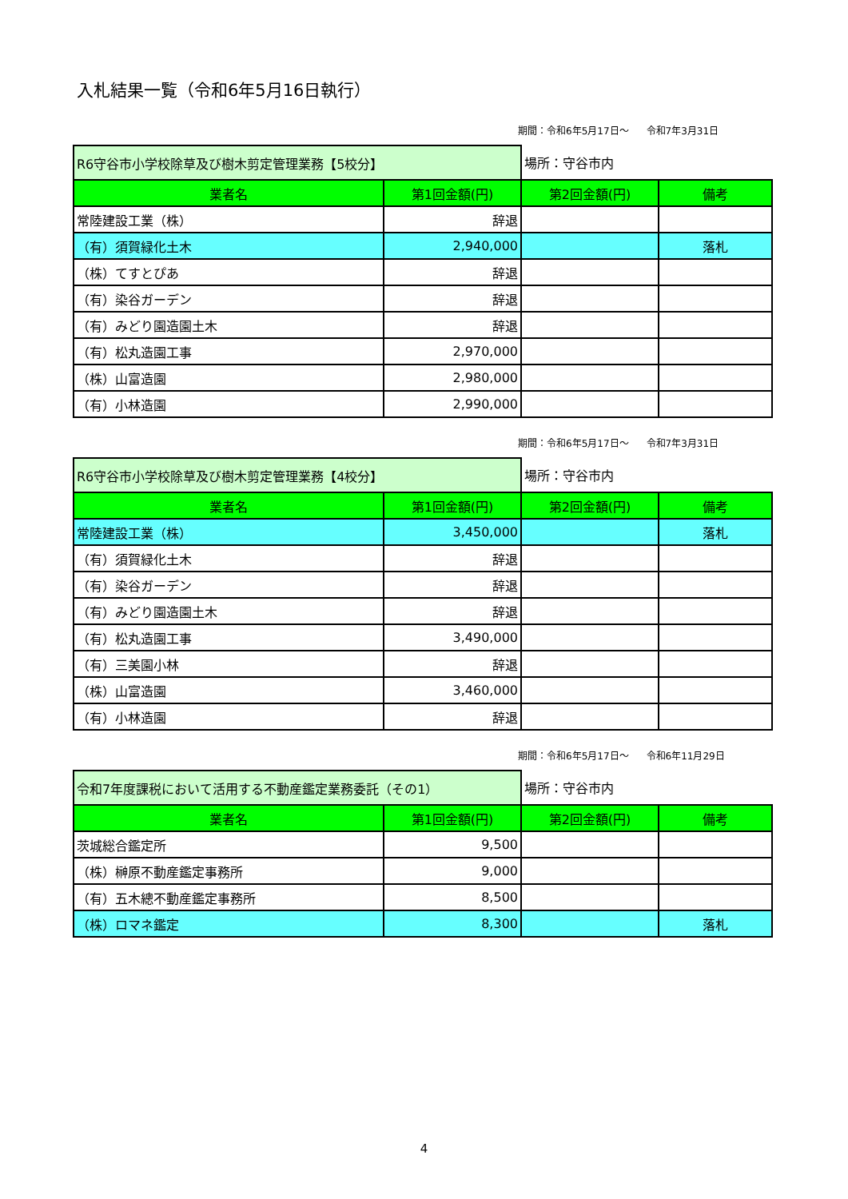入札結果一覧（令和6年5月16日執行）
期間：令和6年5月17日～ 令和7年3月31日
| R6守谷市小学校除草及び樹木剪定管理業務【5校分】 | | 場所：守谷市内 | |
| 業者名 | 第1回金額(円) | 第2回金額(円) | 備考 |
| 常陸建設工業（株） | 辞退 | | |
| （有）須賀緑化土木 | 2,940,000 | | 落札 |
| （株）てすとぴあ | 辞退 | | |
| （有）染谷ガーデン | 辞退 | | |
| （有）みどり園造園土木 | 辞退 | | |
| （有）松丸造園工事 | 2,970,000 | | |
| （株）山富造園 | 2,980,000 | | |
| （有）小林造園 | 2,990,000 | | |
期間：令和6年5月17日～ 令和7年3月31日
| R6守谷市小学校除草及び樹木剪定管理業務【4校分】 | | 場所：守谷市内 | |
| 業者名 | 第1回金額(円) | 第2回金額(円) | 備考 |
| 常陸建設工業（株） | 3,450,000 | | 落札 |
| （有）須賀緑化土木 | 辞退 | | |
| （有）染谷ガーデン | 辞退 | | |
| （有）みどり園造園土木 | 辞退 | | |
| （有）松丸造園工事 | 3,490,000 | | |
| （有）三美園小林 | 辞退 | | |
| （株）山富造園 | 3,460,000 | | |
| （有）小林造園 | 辞退 | | |
期間：令和6年5月17日～ 令和6年11月29日
| 令和7年度課税において活用する不動産鑑定業務委託（その1） | | 場所：守谷市内 | |
| 業者名 | 第1回金額(円) | 第2回金額(円) | 備考 |
| 茨城総合鑑定所 | 9,500 | | |
| （株）榊原不動産鑑定事務所 | 9,000 | | |
| （有）五木總不動産鑑定事務所 | 8,500 | | |
| （株）ロマネ鑑定 | 8,300 | | 落札 |
4